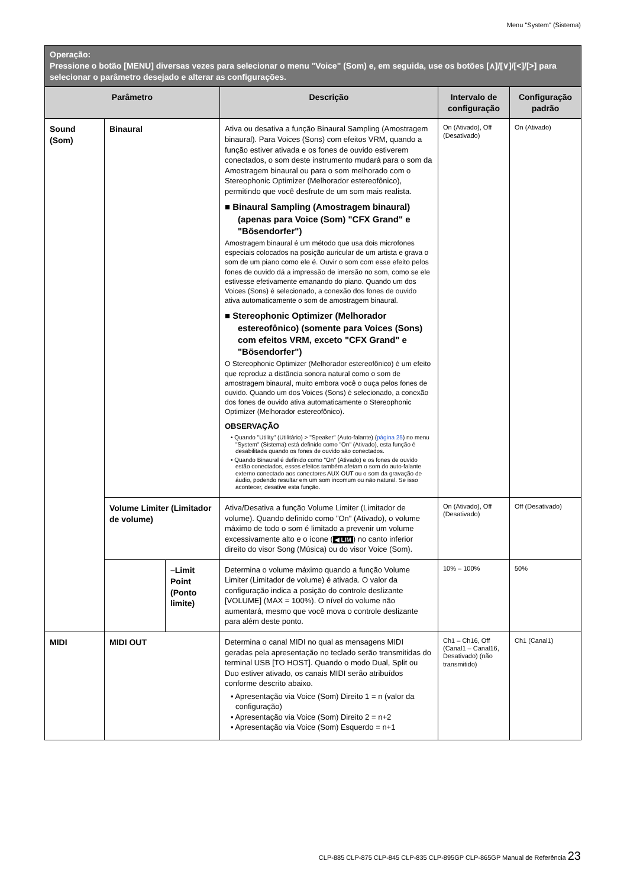Menu "System" (Sistema)
| Operação: Pressione o botão [MENU] diversas vezes para selecionar o menu "Voice" (Som) e, em seguida, use os botões [∧]/[∨]/[<]/[>] para selecionar o parâmetro desejado e alterar as configurações. | | | | | |
| Parâmetro | | | Descrição | Intervalo de configuração | Configuração padrão |
| Sound (Som) | Binaural | | Ativa ou desativa a função Binaural Sampling (Amostragem binaural). Para Voices (Sons) com efeitos VRM, quando a função estiver ativada e os fones de ouvido estiverem conectados, o som deste instrumento mudará para o som da Amostragem binaural ou para o som melhorado com o Stereophonic Optimizer (Melhorador estereofônico), permitindo que você desfrute de um som mais realista. ■ Binaural Sampling (Amostragem binaural) (apenas para Voice (Som) "CFX Grand" e "Bösendorfer") Amostragem binaural é um método que usa dois microfones especiais colocados na posição auricular de um artista e grava o som de um piano como ele é. Ouvir o som com esse efeito pelos fones de ouvido dá a impressão de imersão no som, como se ele estivesse efetivamente emanando do piano. Quando um dos Voices (Sons) é selecionado, a conexão dos fones de ouvido ativa automaticamente o som de amostragem binaural. ■ Stereophonic Optimizer (Melhorador estereofônico) (somente para Voices (Sons) com efeitos VRM, exceto "CFX Grand" e "Bösendorfer") O Stereophonic Optimizer (Melhorador estereofônico) é um efeito que reproduz a distância sonora natural como o som de amostragem binaural, muito embora você o ouça pelos fones de ouvido. Quando um dos Voices (Sons) é selecionado, a conexão dos fones de ouvido ativa automaticamente o Stereophonic Optimizer (Melhorador estereofônico). OBSERVAÇÃO • Quando "Utility" (Utilitário) > "Speaker" (Auto-falante) ( página 25 ) no menu "System" (Sistema) está definido como "On" (Ativado), esta função é desabilitada quando os fones de ouvido são conectados. • Quando Binaural é definido como "On" (Ativado) e os fones de ouvido estão conectados, esses efeitos também afetam o som do auto-falante externo conectado aos conectores AUX OUT ou o som da gravação de áudio, podendo resultar em um som incomum ou não natural. Se isso acontecer, desative esta função. | On (Ativado), Off (Desativado) | On (Ativado) |
| | Volume Limiter (Limitador de volume) | | Ativa/Desativa a função Volume Limiter (Limitador de volume). Quando definido como "On" (Ativado), o volume máximo de todo o som é limitado a prevenir um volume excessivamente alto e o ícone ( ◀ LIM ) no canto inferior direito do visor Song (Música) ou do visor Voice (Som). | On (Ativado), Off (Desativado) | Off (Desativado) |
| | | –Limit Point (Ponto limite) | Determina o volume máximo quando a função Volume Limiter (Limitador de volume) é ativada. O valor da configuração indica a posição do controle deslizante [VOLUME] (MAX = 100%). O nível do volume não aumentará, mesmo que você mova o controle deslizante para além deste ponto. | 10% – 100% | 50% |
| MIDI | MIDI OUT | | Determina o canal MIDI no qual as mensagens MIDI geradas pela apresentação no teclado serão transmitidas do terminal USB [TO HOST]. Quando o modo Dual, Split ou Duo estiver ativado, os canais MIDI serão atribuídos conforme descrito abaixo. • Apresentação via Voice (Som) Direito 1 = n (valor da configuração) • Apresentação via Voice (Som) Direito 2 = n+2 • Apresentação via Voice (Som) Esquerdo = n+1 | Ch1 – Ch16, Off (Canal1 – Canal16, Desativado) (não transmitido) | Ch1 (Canal1) |
CLP-885 CLP-875 CLP-845 CLP-835 CLP-895GP CLP-865GP Manual de Referência 23